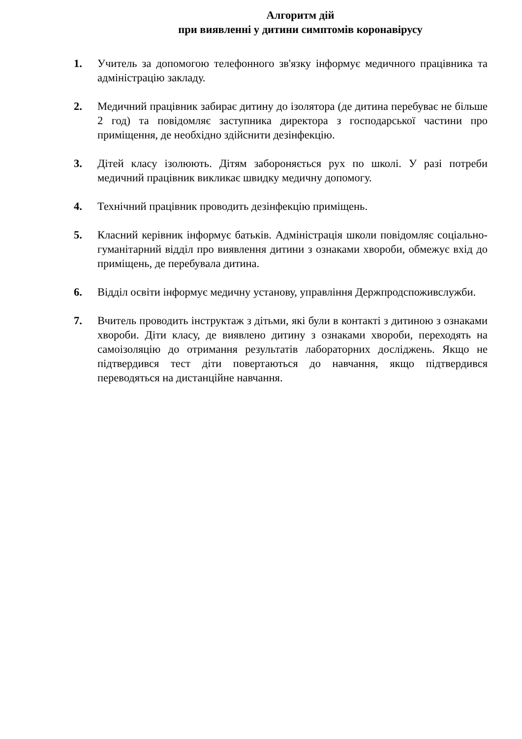Алгоритм дій
при виявленні у дитини симптомів коронавірусу
1. Учитель за допомогою телефонного зв'язку інформує медичного працівника та адміністрацію закладу.
2. Медичний працівник забирає дитину до ізолятора (де дитина перебуває не більше 2 год) та повідомляє заступника директора з господарської частини про приміщення, де необхідно здійснити дезінфекцію.
3. Дітей класу ізолюють. Дітям забороняється рух по школі. У разі потреби медичний працівник викликає швидку медичну допомогу.
4. Технічний працівник проводить дезінфекцію приміщень.
5. Класний керівник інформує батьків. Адміністрація школи повідомляє соціально-гуманітарний відділ про виявлення дитини з ознаками хвороби, обмежує вхід до приміщень, де перебувала дитина.
6. Відділ освіти інформує медичну установу, управління Держпродспоживслужби.
7. Вчитель проводить інструктаж з дітьми, які були в контакті з дитиною з ознаками хвороби. Діти класу, де виявлено дитину з ознаками хвороби, переходять на самоізоляцію до отримання результатів лабораторних досліджень. Якщо не підтвердився тест діти повертаються до навчання, якщо підтвердився переводяться на дистанційне навчання.